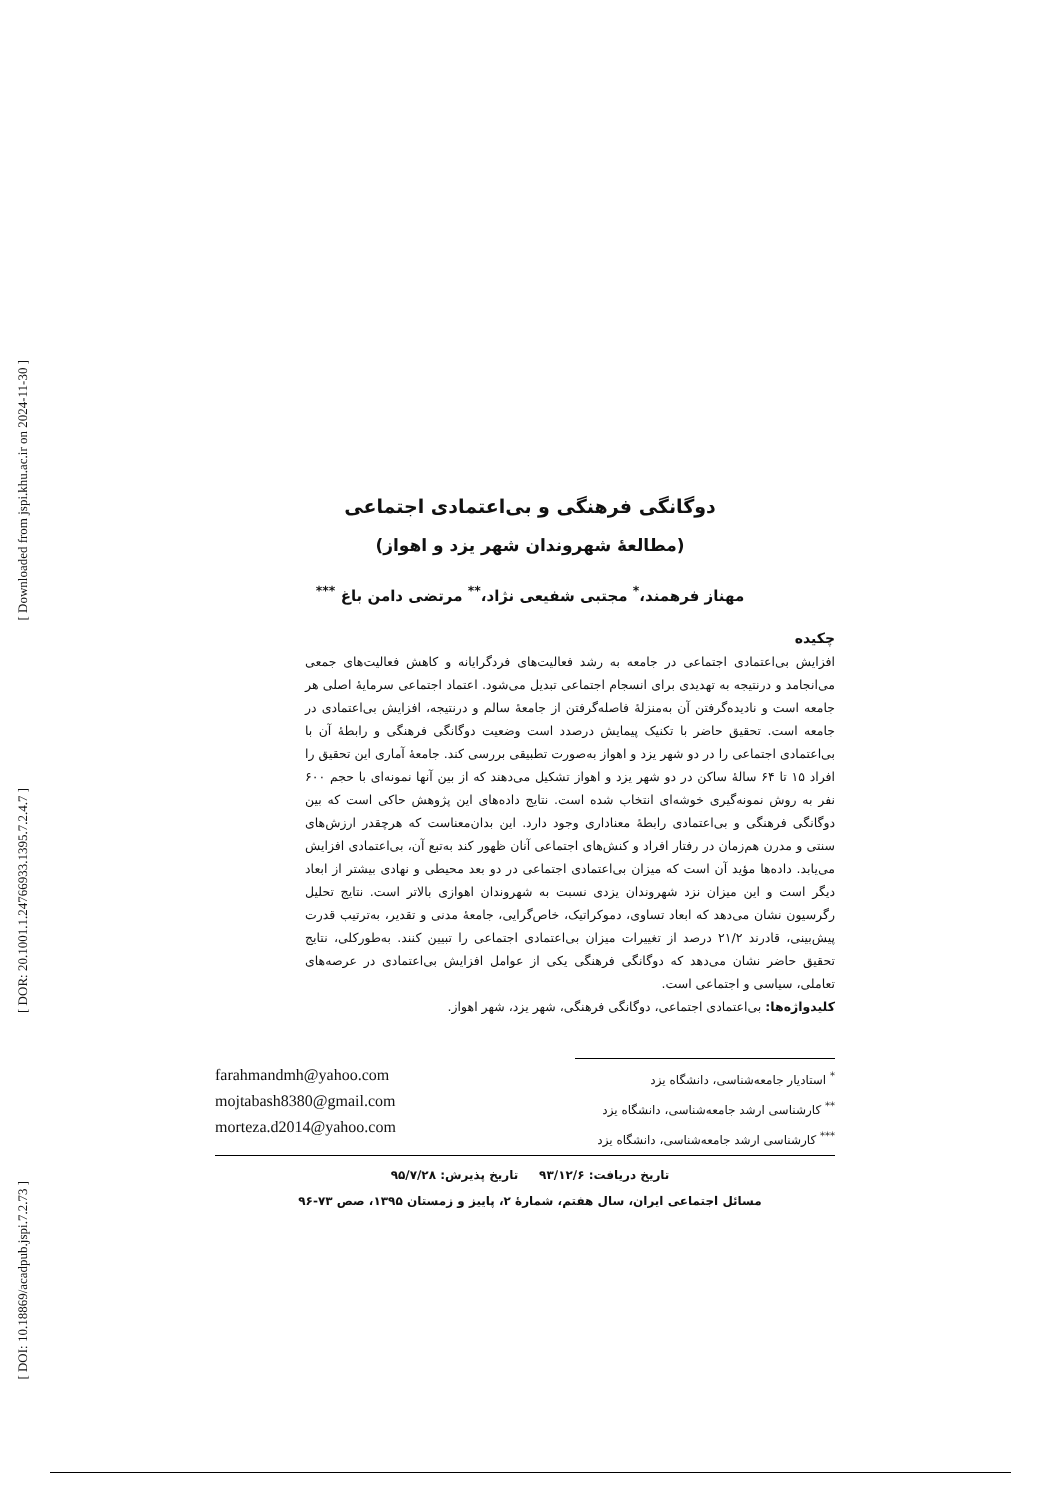[ Downloaded from jspi.khu.ac.ir on 2024-11-30 ]
[ DOR: 20.1001.1.24766933.1395.7.2.4.7 ]
[ DOI: 10.18869/acadpub.jspi.7.2.73 ]
دوگانگی فرهنگی و بی‌اعتمادی اجتماعی
(مطالعۀ شهروندان شهر یزد و اهواز)
مهناز فرهمند،<sup>*</sup> مجتبی شفیعی نژاد،<sup>**</sup> مرتضی دامن باغ <sup>***</sup>
چکیده
افزایش بی‌اعتمادی اجتماعی در جامعه به رشد فعالیت‌های فردگرایانه و کاهش فعالیت‌های جمعی می‌انجامد و درنتیجه به تهدیدی برای انسجام اجتماعی تبدیل می‌شود. اعتماد اجتماعی سرمایۀ اصلی هر جامعه است و نادیده‌گرفتن آن به‌منزلۀ فاصله‌گرفتن از جامعۀ سالم و درنتیجه، افزایش بی‌اعتمادی در جامعه است. تحقیق حاضر با تکنیک پیمایش درصدد است وضعیت دوگانگی فرهنگی و رابطۀ آن با بی‌اعتمادی اجتماعی را در دو شهر یزد و اهواز به‌صورت تطبیقی بررسی کند. جامعۀ آماری این تحقیق را افراد ۱۵ تا ۶۴ سالۀ ساکن در دو شهر یزد و اهواز تشکیل می‌دهند که از بین آنها نمونه‌ای با حجم ۶۰۰ نفر به روش نمونه‌گیری خوشه‌ای انتخاب شده است. نتایج داده‌های این پژوهش حاکی است که بین دوگانگی فرهنگی و بی‌اعتمادی رابطۀ معناداری وجود دارد. این بدان‌معناست که هرچقدر ارزش‌های سنتی و مدرن هم‌زمان در رفتار افراد و کنش‌های اجتماعی آنان ظهور کند به‌تبع آن، بی‌اعتمادی افزایش می‌یابد. داده‌ها مؤید آن است که میزان بی‌اعتمادی اجتماعی در دو بعد محیطی و نهادی بیشتر از ابعاد دیگر است و این میزان نزد شهروندان یزدی نسبت به شهروندان اهوازی بالاتر است. نتایج تحلیل رگرسیون نشان می‌دهد که ابعاد تساوی، دموکراتیک، خاص‌گرایی، جامعۀ مدنی و تقدیر، به‌ترتیب قدرت پیش‌بینی، قادرند ۲۱/۲ درصد از تغییرات میزان بی‌اعتمادی اجتماعی را تبیین کنند. به‌طورکلی، نتایج تحقیق حاضر نشان می‌دهد که دوگانگی فرهنگی یکی از عوامل افزایش بی‌اعتمادی در عرصه‌های تعاملی، سیاسی و اجتماعی است.
کلیدواژه‌ها: بی‌اعتمادی اجتماعی، دوگانگی فرهنگی، شهر یزد، شهر اهواز.
<sup>*</sup> استادیار جامعه‌شناسی، دانشگاه یزد
<sup>**</sup> کارشناسی ارشد جامعه‌شناسی، دانشگاه یزد
<sup>***</sup> کارشناسی ارشد جامعه‌شناسی، دانشگاه یزد
farahmandmh@yahoo.com
mojtabash8380@gmail.com
morteza.d2014@yahoo.com
تاریخ دریافت: ۹۳/۱۲/۶ تاریخ پذیرش: ۹۵/۷/۲۸
مسائل اجتماعی ایران، سال هفتم، شمارۀ ۲، پاییز و زمستان ۱۳۹۵، صص ۷۳-۹۶